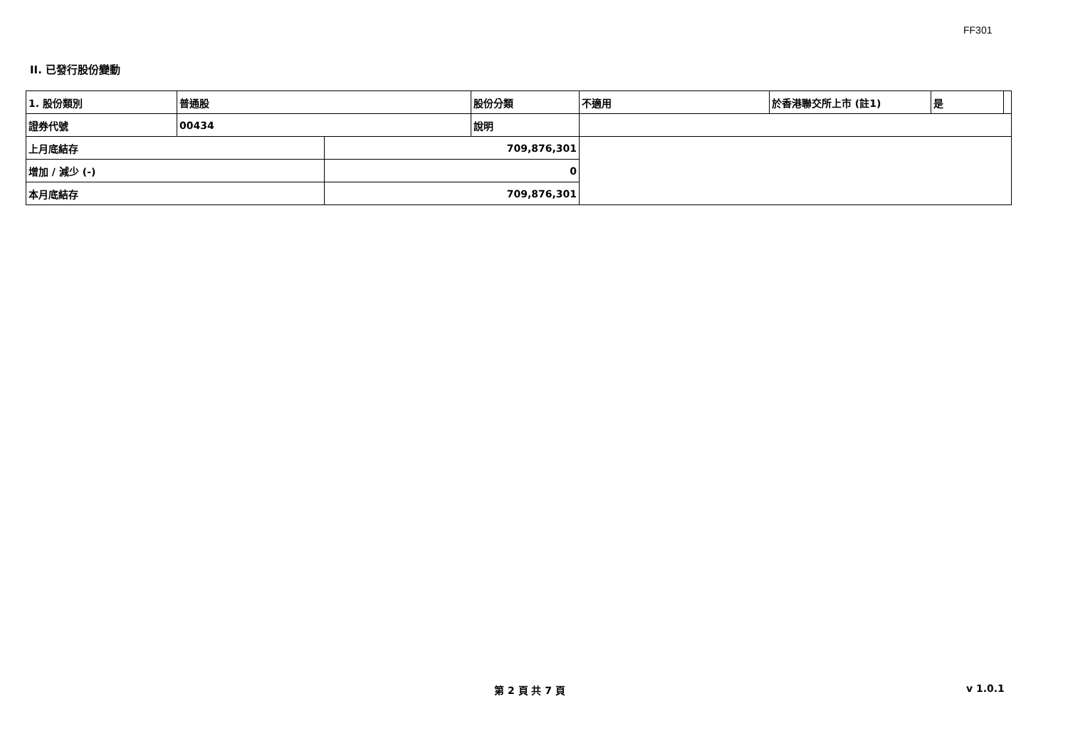FF301
II. 已發行股份變動
| 1. 股份類別 | 普通股 | | 股份分類 | 不適用 | 於香港聯交所上市 (註1) | 是 | |
| 證券代號 | 00434 | | 說明 | | | | |
| 上月底結存 | | 709,876,301 | | | | | |
| 增加 / 減少 (-) | | 0 | | | | | |
| 本月底結存 | | 709,876,301 | | | | | |
第 2 頁 共 7 頁 v 1.0.1